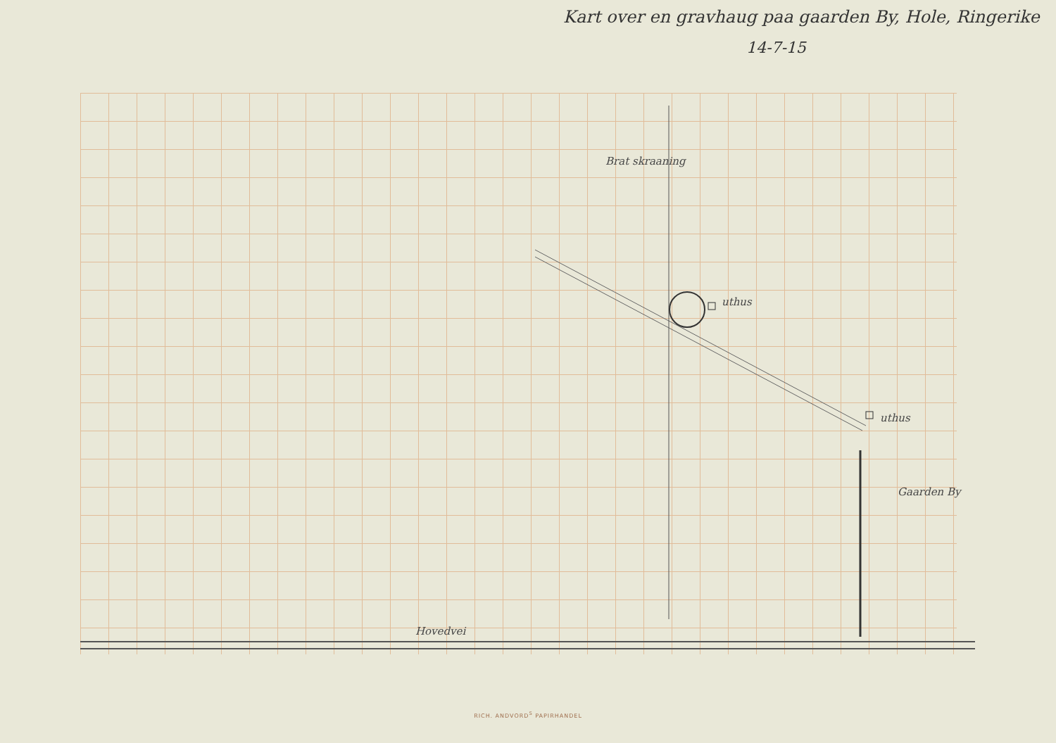Kart over en gravhaug paa gaarden By, Hole, Ringerike
14-7-15
Brat skraaning
uthus
uthus
Gaarden By
Hovedvei
RICH. ANDVORD<sup>S</sup> PAPIRHANDEL